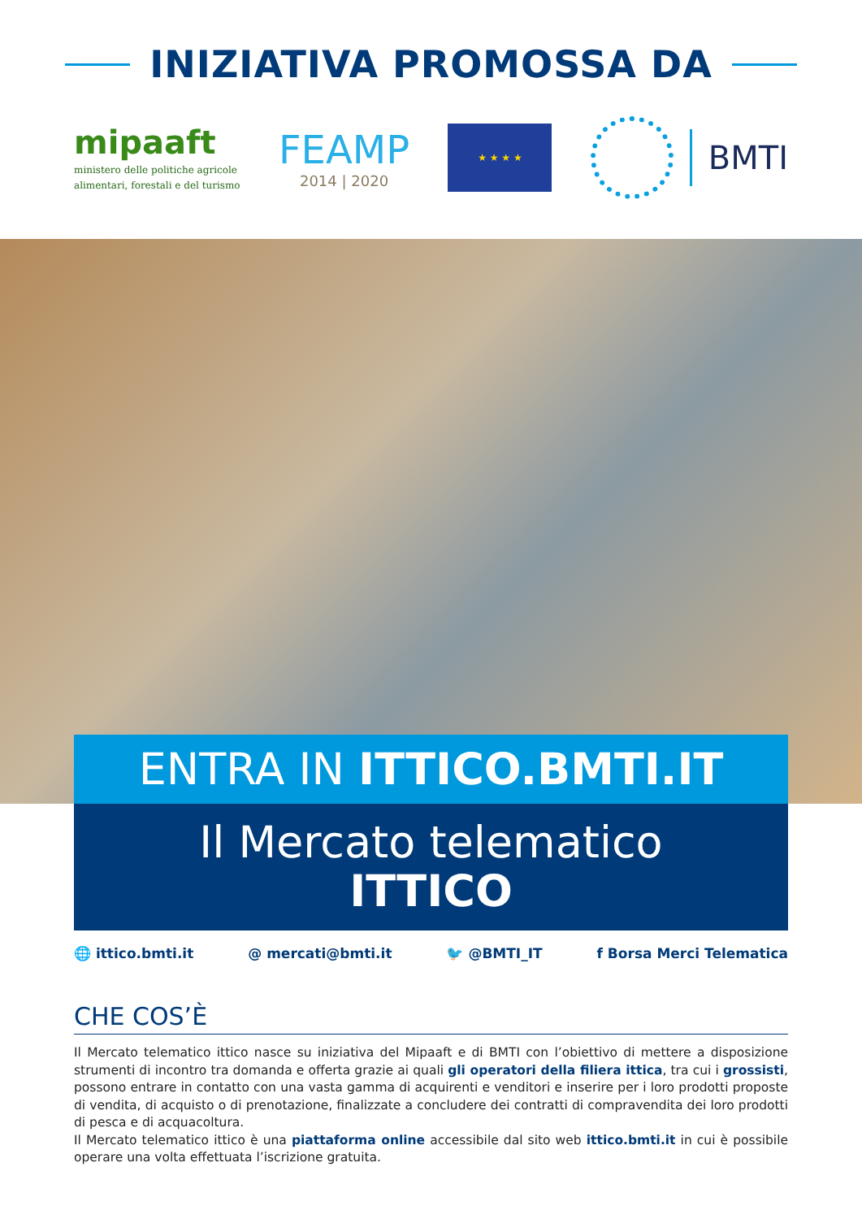INIZIATIVA PROMOSSA DA
mipaaft
ministero delle politiche agricole
alimentari, forestali e del turismo
FEAMP
2014 | 2020
★ ★ ★ ★
BMTI
ENTRA IN ITTICO.BMTI.IT
Il Mercato telematico
ITTICO
🌐 ittico.bmti.it @ mercati@bmti.it 🐦 @BMTI_IT f Borsa Merci Telematica
CHE COS’È
Il Mercato telematico ittico nasce su iniziativa del Mipaaft e di BMTI con l’obiettivo di mettere a disposizione strumenti di incontro tra domanda e offerta grazie ai quali gli operatori della filiera ittica, tra cui i grossisti, possono entrare in contatto con una vasta gamma di acquirenti e venditori e inserire per i loro prodotti proposte di vendita, di acquisto o di prenotazione, finalizzate a concludere dei contratti di compravendita dei loro prodotti di pesca e di acquacoltura.
Il Mercato telematico ittico è una piattaforma online accessibile dal sito web ittico.bmti.it in cui è possibile operare una volta effettuata l’iscrizione gratuita.